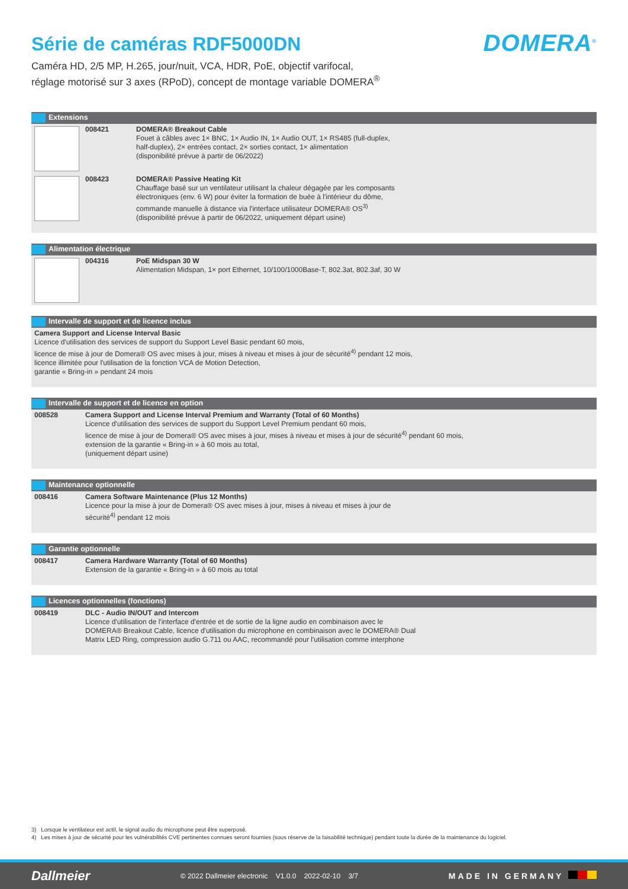Série de caméras RDF5000DN
DOMERA<sup>®</sup>
Caméra HD, 2/5 MP, H.265, jour/nuit, VCA, HDR, PoE, objectif varifocal,
réglage motorisé sur 3 axes (RPoD), concept de montage variable DOMERA<sup>®</sup>
| Extensions | | |
| --- | --- | --- |
| | 008421 | DOMERA® Breakout Cable Fouet à câbles avec 1× BNC, 1× Audio IN, 1× Audio OUT, 1× RS485 (full-duplex, half-duplex), 2× entrées contact, 2× sorties contact, 1× alimentation (disponibilité prévue à partir de 06/2022) |
| | 008423 | DOMERA® Passive Heating Kit Chauffage basé sur un ventilateur utilisant la chaleur dégagée par les composants électroniques (env. 6 W) pour éviter la formation de buée à l'intérieur du dôme, commande manuelle à distance via l'interface utilisateur DOMERA® OS<sup>3)</sup> (disponibilité prévue à partir de 06/2022, uniquement départ usine) |
| Alimentation électrique | | |
| --- | --- | --- |
| | 004316 | PoE Midspan 30 W Alimentation Midspan, 1× port Ethernet, 10/100/1000Base-T, 802.3at, 802.3af, 30 W |
| Intervalle de support et de licence inclus |
| --- |
| Camera Support and License Interval Basic Licence d'utilisation des services de support du Support Level Basic pendant 60 mois, licence de mise à jour de Domera® OS avec mises à jour, mises à niveau et mises à jour de sécurité<sup>4)</sup> pendant 12 mois, licence illimitée pour l'utilisation de la fonction VCA de Motion Detection, garantie « Bring-in » pendant 24 mois |
| Intervalle de support et de licence en option | |
| --- | --- |
| 008528 | Camera Support and License Interval Premium and Warranty (Total of 60 Months) Licence d'utilisation des services de support du Support Level Premium pendant 60 mois, licence de mise à jour de Domera® OS avec mises à jour, mises à niveau et mises à jour de sécurité<sup>4)</sup> pendant 60 mois, extension de la garantie « Bring-in » à 60 mois au total, (uniquement départ usine) |
| Maintenance optionnelle | |
| --- | --- |
| 008416 | Camera Software Maintenance (Plus 12 Months) Licence pour la mise à jour de Domera® OS avec mises à jour, mises à niveau et mises à jour de sécurité<sup>4)</sup> pendant 12 mois |
| Garantie optionnelle | |
| --- | --- |
| 008417 | Camera Hardware Warranty (Total of 60 Months) Extension de la garantie « Bring-in » à 60 mois au total |
| Licences optionnelles (fonctions) | |
| --- | --- |
| 008419 | DLC - Audio IN/OUT and Intercom Licence d'utilisation de l'interface d'entrée et de sortie de la ligne audio en combinaison avec le DOMERA® Breakout Cable, licence d'utilisation du microphone en combinaison avec le DOMERA® Dual Matrix LED Ring, compression audio G.711 ou AAC, recommandé pour l'utilisation comme interphone |
3) Lorsque le ventilateur est actif, le signal audio du microphone peut être superposé.
4) Les mises à jour de sécurité pour les vulnérabilités CVE pertinentes connues seront fournies (sous réserve de la faisabilité technique) pendant toute la durée de la maintenance du logiciel.
Dallmeier © 2022 Dallmeier electronic V1.0.0 2022-02-10 3/7 MADE IN GERMANY